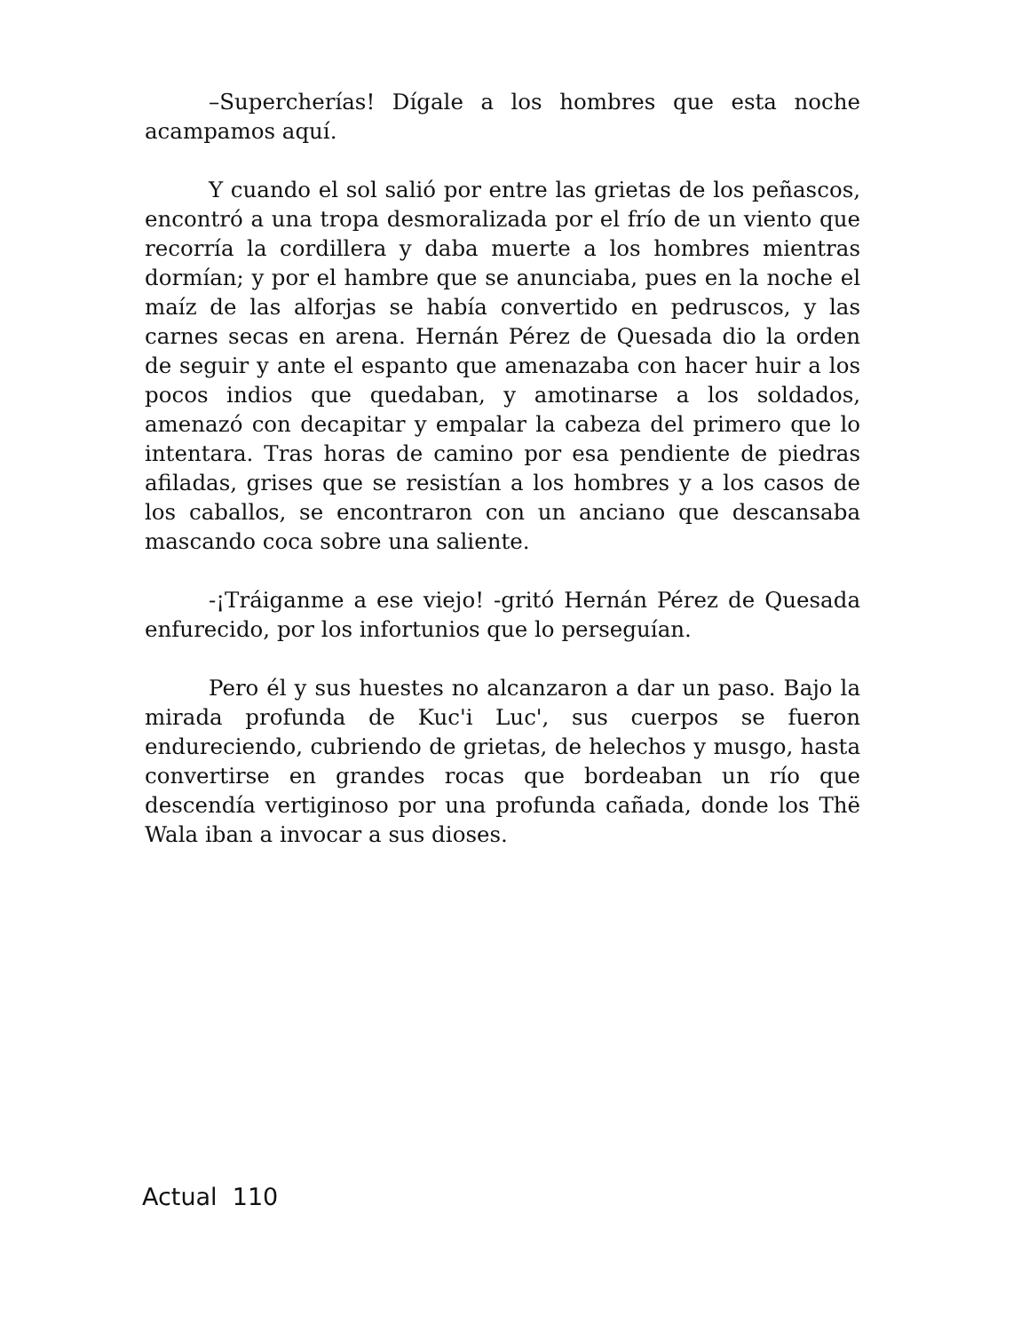–Supercherías! Dígale a los hombres que esta noche acampamos aquí.
Y cuando el sol salió por entre las grietas de los peñascos, encontró a una tropa desmoralizada por el frío de un viento que recorría la cordillera y daba muerte a los hombres mientras dormían; y por el hambre que se anunciaba, pues en la noche el maíz de las alforjas se había convertido en pedruscos, y las carnes secas en arena. Hernán Pérez de Quesada dio la orden de seguir y ante el espanto que amenazaba con hacer huir a los pocos indios que quedaban, y amotinarse a los soldados, amenazó con decapitar y empalar la cabeza del primero que lo intentara. Tras horas de camino por esa pendiente de piedras afiladas, grises que se resistían a los hombres y a los casos de los caballos, se encontraron con un anciano que descansaba mascando coca sobre una saliente.
-¡Tráiganme a ese viejo! -gritó Hernán Pérez de Quesada enfurecido, por los infortunios que lo perseguían.
Pero él y sus huestes no alcanzaron a dar un paso. Bajo la mirada profunda de Kuc'i Luc', sus cuerpos se fueron endureciendo, cubriendo de grietas, de helechos y musgo, hasta convertirse en grandes rocas que bordeaban un río que descendía vertiginoso por una profunda cañada, donde los Thë Wala iban a invocar a sus dioses.
Actual 110